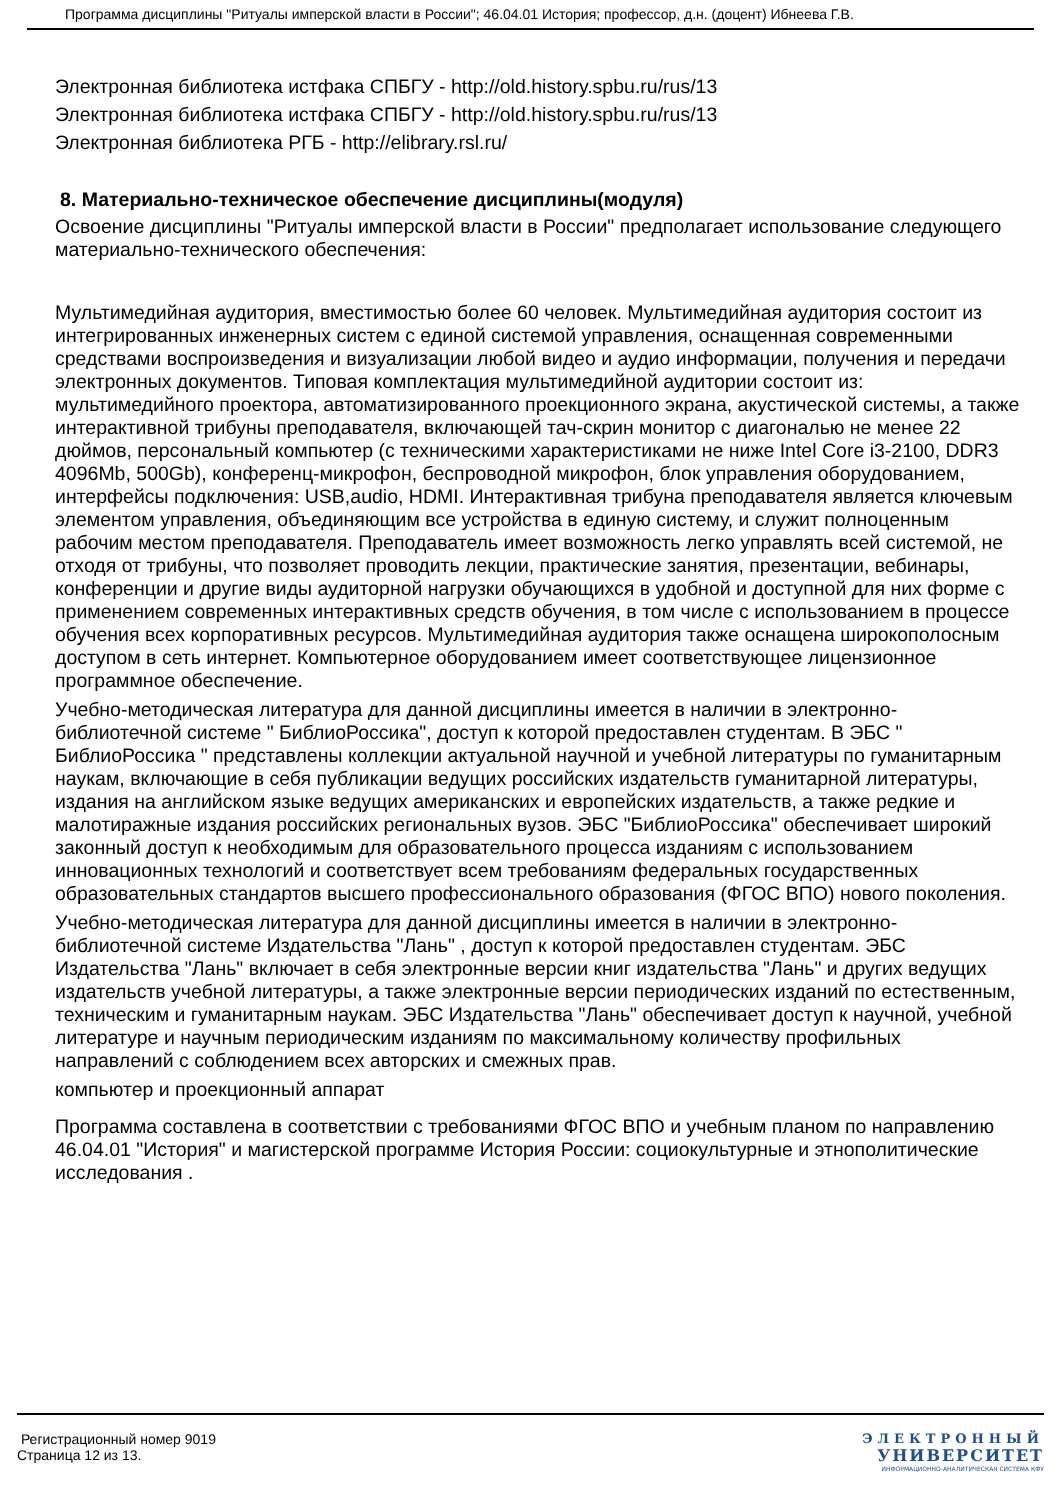Программа дисциплины "Ритуалы имперской власти в России"; 46.04.01 История; профессор, д.н. (доцент) Ибнеева Г.В.
Электронная библиотека истфака СПБГУ - http://old.history.spbu.ru/rus/13
Электронная библиотека истфака СПБГУ - http://old.history.spbu.ru/rus/13
Электронная библиотека РГБ - http://elibrary.rsl.ru/
8. Материально-техническое обеспечение дисциплины(модуля)
Освоение дисциплины "Ритуалы имперской власти в России" предполагает использование следующего материально-технического обеспечения:
Мультимедийная аудитория, вместимостью более 60 человек. Мультимедийная аудитория состоит из интегрированных инженерных систем с единой системой управления, оснащенная современными средствами воспроизведения и визуализации любой видео и аудио информации, получения и передачи электронных документов. Типовая комплектация мультимедийной аудитории состоит из: мультимедийного проектора, автоматизированного проекционного экрана, акустической системы, а также интерактивной трибуны преподавателя, включающей тач-скрин монитор с диагональю не менее 22 дюймов, персональный компьютер (с техническими характеристиками не ниже Intel Core i3-2100, DDR3 4096Mb, 500Gb), конференц-микрофон, беспроводной микрофон, блок управления оборудованием, интерфейсы подключения: USB,audio, HDMI. Интерактивная трибуна преподавателя является ключевым элементом управления, объединяющим все устройства в единую систему, и служит полноценным рабочим местом преподавателя. Преподаватель имеет возможность легко управлять всей системой, не отходя от трибуны, что позволяет проводить лекции, практические занятия, презентации, вебинары, конференции и другие виды аудиторной нагрузки обучающихся в удобной и доступной для них форме с применением современных интерактивных средств обучения, в том числе с использованием в процессе обучения всех корпоративных ресурсов. Мультимедийная аудитория также оснащена широкополосным доступом в сеть интернет. Компьютерное оборудованием имеет соответствующее лицензионное программное обеспечение.
Учебно-методическая литература для данной дисциплины имеется в наличии в электронно-библиотечной системе " БиблиоРоссика", доступ к которой предоставлен студентам. В ЭБС " БиблиоРоссика " представлены коллекции актуальной научной и учебной литературы по гуманитарным наукам, включающие в себя публикации ведущих российских издательств гуманитарной литературы, издания на английском языке ведущих американских и европейских издательств, а также редкие и малотиражные издания российских региональных вузов. ЭБС "БиблиоРоссика" обеспечивает широкий законный доступ к необходимым для образовательного процесса изданиям с использованием инновационных технологий и соответствует всем требованиям федеральных государственных образовательных стандартов высшего профессионального образования (ФГОС ВПО) нового поколения.
Учебно-методическая литература для данной дисциплины имеется в наличии в электронно-библиотечной системе Издательства "Лань" , доступ к которой предоставлен студентам. ЭБС Издательства "Лань" включает в себя электронные версии книг издательства "Лань" и других ведущих издательств учебной литературы, а также электронные версии периодических изданий по естественным, техническим и гуманитарным наукам. ЭБС Издательства "Лань" обеспечивает доступ к научной, учебной литературе и научным периодическим изданиям по максимальному количеству профильных направлений с соблюдением всех авторских и смежных прав.
компьютер и проекционный аппарат
Программа составлена в соответствии с требованиями ФГОС ВПО и учебным планом по направлению 46.04.01 "История" и магистерской программе История России: социокультурные и этнополитические исследования .
Регистрационный номер 9019
Страница 12 из 13.
ЭЛЕКТРОННЫЙ
УНИВЕРСИТЕТ
ИНФОРМАЦИОННО-АНАЛИТИЧЕСКАЯ СИСТЕМА КФУ